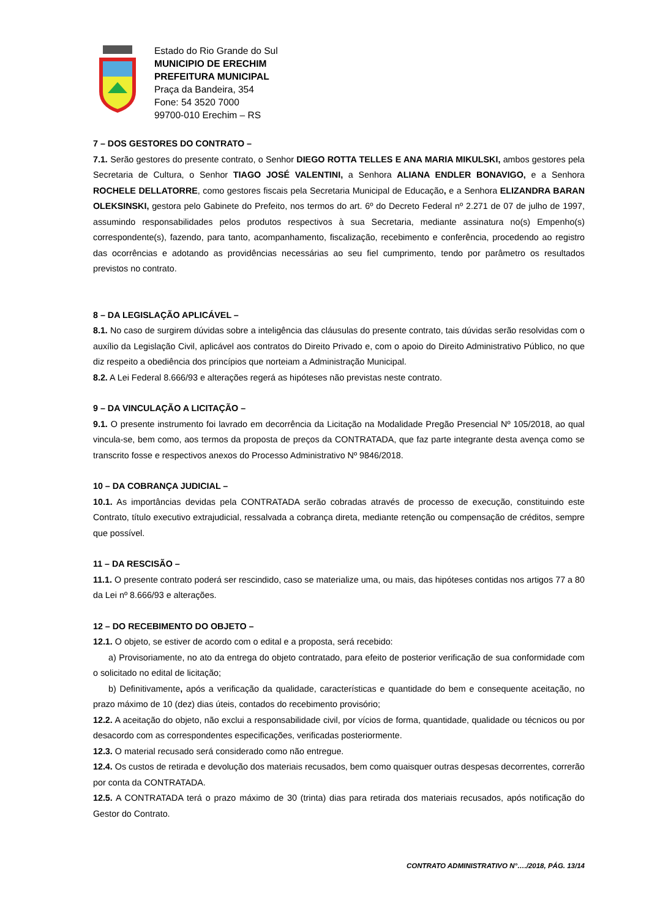Estado do Rio Grande do Sul
MUNICIPIO DE ERECHIM
PREFEITURA MUNICIPAL
Praça da Bandeira, 354
Fone: 54 3520 7000
99700-010 Erechim – RS
7 – DOS GESTORES DO CONTRATO –
7.1. Serão gestores do presente contrato, o Senhor DIEGO ROTTA TELLES E ANA MARIA MIKULSKI, ambos gestores pela Secretaria de Cultura, o Senhor TIAGO JOSÉ VALENTINI, a Senhora ALIANA ENDLER BONAVIGO, e a Senhora ROCHELE DELLATORRE, como gestores fiscais pela Secretaria Municipal de Educação, e a Senhora ELIZANDRA BARAN OLEKSINSKI, gestora pelo Gabinete do Prefeito, nos termos do art. 6º do Decreto Federal nº 2.271 de 07 de julho de 1997, assumindo responsabilidades pelos produtos respectivos à sua Secretaria, mediante assinatura no(s) Empenho(s) correspondente(s), fazendo, para tanto, acompanhamento, fiscalização, recebimento e conferência, procedendo ao registro das ocorrências e adotando as providências necessárias ao seu fiel cumprimento, tendo por parâmetro os resultados previstos no contrato.
8 – DA LEGISLAÇÃO APLICÁVEL –
8.1. No caso de surgirem dúvidas sobre a inteligência das cláusulas do presente contrato, tais dúvidas serão resolvidas com o auxílio da Legislação Civil, aplicável aos contratos do Direito Privado e, com o apoio do Direito Administrativo Público, no que diz respeito a obediência dos princípios que norteiam a Administração Municipal.
8.2. A Lei Federal 8.666/93 e alterações regerá as hipóteses não previstas neste contrato.
9 – DA VINCULAÇÃO A LICITAÇÃO –
9.1. O presente instrumento foi lavrado em decorrência da Licitação na Modalidade Pregão Presencial Nº 105/2018, ao qual vincula-se, bem como, aos termos da proposta de preços da CONTRATADA, que faz parte integrante desta avença como se transcrito fosse e respectivos anexos do Processo Administrativo Nº 9846/2018.
10 – DA COBRANÇA JUDICIAL –
10.1. As importâncias devidas pela CONTRATADA serão cobradas através de processo de execução, constituindo este Contrato, título executivo extrajudicial, ressalvada a cobrança direta, mediante retenção ou compensação de créditos, sempre que possível.
11 – DA RESCISÃO –
11.1. O presente contrato poderá ser rescindido, caso se materialize uma, ou mais, das hipóteses contidas nos artigos 77 a 80 da Lei nº 8.666/93 e alterações.
12 – DO RECEBIMENTO DO OBJETO –
12.1. O objeto, se estiver de acordo com o edital e a proposta, será recebido:
a) Provisoriamente, no ato da entrega do objeto contratado, para efeito de posterior verificação de sua conformidade com o solicitado no edital de licitação;
b) Definitivamente, após a verificação da qualidade, características e quantidade do bem e consequente aceitação, no prazo máximo de 10 (dez) dias úteis, contados do recebimento provisório;
12.2. A aceitação do objeto, não exclui a responsabilidade civil, por vícios de forma, quantidade, qualidade ou técnicos ou por desacordo com as correspondentes especificações, verificadas posteriormente.
12.3. O material recusado será considerado como não entregue.
12.4. Os custos de retirada e devolução dos materiais recusados, bem como quaisquer outras despesas decorrentes, correrão por conta da CONTRATADA.
12.5. A CONTRATADA terá o prazo máximo de 30 (trinta) dias para retirada dos materiais recusados, após notificação do Gestor do Contrato.
CONTRATO ADMINISTRATIVO N°…./2018, PÁG. 13/14